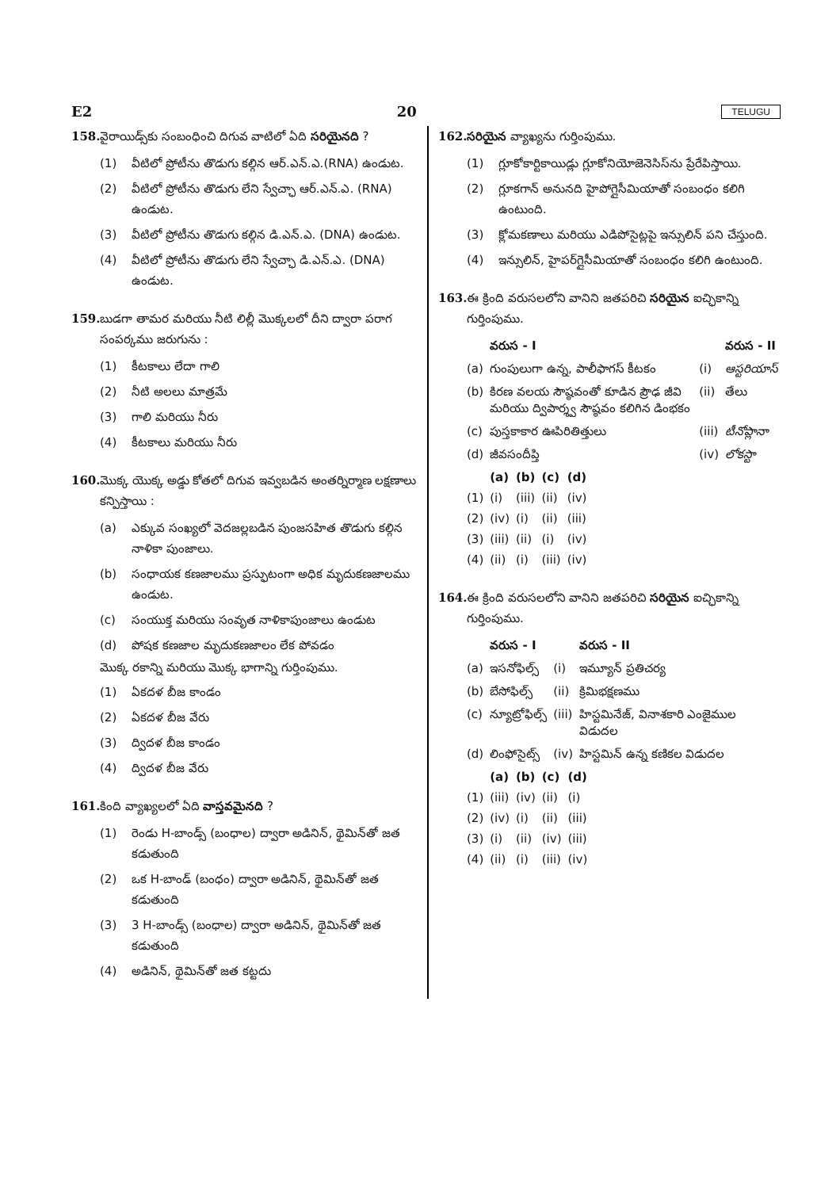E2 20 TELUGU
158. వైరాయిడ్స్‌కు సంబంధించి దిగువ వాటిలో ఏది సరియైనది ?
(1) వీటిలో ప్రోటీను తొడుగు కల్గిన ఆర్.ఎన్.ఎ.(RNA) ఉండుట.
(2) వీటిలో ప్రోటీను తొడుగు లేని స్వేచ్ఛా ఆర్.ఎన్.ఎ. (RNA) ఉండుట.
(3) వీటిలో ప్రోటీను తొడుగు కల్గిన డి.ఎన్.ఎ. (DNA) ఉండుట.
(4) వీటిలో ప్రోటీను తొడుగు లేని స్వేచ్ఛా డి.ఎన్.ఎ. (DNA) ఉండుట.
159. బుడగా తామర మరియు నీటి లిల్లీ మొక్కలలో దీని ద్వారా పరాగ సంపర్కము జరుగును :
(1) కీటకాలు లేదా గాలి
(2) నీటి అలలు మాత్రమే
(3) గాలి మరియు నీరు
(4) కీటకాలు మరియు నీరు
160. మొక్క యొక్క అడ్డు కోతలో దిగువ ఇవ్వబడిన అంతర్నిర్మాణ లక్షణాలు కన్పిస్తాయి :
(a) ఎక్కువ సంఖ్యలో వెదజల్లబడిన పుంజసహిత తొడుగు కల్గిన నాళికా పుంజాలు.
(b) సంధాయక కణజాలము ప్రస్ఫుటంగా అధిక మృదుకణజాలము ఉండుట.
(c) సంయుక్త మరియు సంవృత నాళికాపుంజాలు ఉండుట
(d) పోషక కణజాల మృదుకణజాలం లేక పోవడం
మొక్క రకాన్ని మరియు మొక్క భాగాన్ని గుర్తింపుము.
(1) ఏకదళ బీజ కాండం
(2) ఏకదళ బీజ వేరు
(3) ద్విదళ బీజ కాండం
(4) ద్విదళ బీజ వేరు
161. కింది వ్యాఖ్యలలో ఏది వాస్తవమైనది ?
(1) రెండు H-బాండ్స్ (బంధాల) ద్వారా అడినిన్, థైమిన్‌తో జత కడుతుంది
(2) ఒక H-బాండ్ (బంధం) ద్వారా అడినిన్, థైమిన్‌తో జత కడుతుంది
(3) 3 H-బాండ్స్ (బంధాల) ద్వారా అడినిన్, థైమిన్‌తో జత కడుతుంది
(4) అడినిన్, థైమిన్‌తో జత కట్టదు
162. సరియైన వ్యాఖ్యను గుర్తింపుము.
(1) గ్లూకోకార్టికాయిడ్లు గ్లూకోనియోజెనెసిస్‌ను ప్రేరేపిస్తాయి.
(2) గ్లూకగాన్ అనునది హైపోగ్లైసీమియాతో సంబంధం కలిగి ఉంటుంది.
(3) క్లోమకణాలు మరియు ఎడిపోసైట్లపై ఇన్సులిన్ పని చేస్తుంది.
(4) ఇన్సులిన్, హైపర్‌గ్లైసీమియాతో సంబంధం కలిగి ఉంటుంది.
163. ఈ క్రింది వరుసలలోని వానిని జతపరిచి సరియైన ఐచ్ఛికాన్ని గుర్తింపుము.
| | వరుస - I | | వరుస - II |
| --- | --- | --- | --- |
| (a) | గుంపులుగా ఉన్న, పాలీఫాగస్ కీటకం | (i) | ఆస్టరియాస్ |
| (b) | కిరణ వలయ సౌష్ఠవంతో కూడిన ప్రౌఢ జీవి మరియు ద్విపార్శ్వ సౌష్ఠవం కలిగిన డింభకం | (ii) | తేలు |
| (c) | పుస్తకాకార ఊపిరితిత్తులు | (iii) | టీనోప్లానా |
| (d) | జీవసందీప్తి | (iv) | లోకస్టా |
| | (a) | (b) | (c) | (d) |
| --- | --- | --- | --- | --- |
| (1) | (i) | (iii) | (ii) | (iv) |
| (2) | (iv) | (i) | (ii) | (iii) |
| (3) | (iii) | (ii) | (i) | (iv) |
| (4) | (ii) | (i) | (iii) | (iv) |
164. ఈ క్రింది వరుసలలోని వానిని జతపరిచి సరియైన ఐచ్ఛికాన్ని గుర్తింపుము.
| | వరుస - I | | వరుస - II |
| --- | --- | --- | --- |
| (a) | ఇసనోఫిల్స్ | (i) | ఇమ్యూన్ ప్రతిచర్య |
| (b) | బేసోఫిల్స్ | (ii) | క్రిమిభక్షణము |
| (c) | న్యూట్రోఫిల్స్ | (iii) | హిస్టమినేజ్, వినాశకారి ఎంజైముల విడుదల |
| (d) | లింఫోసైట్స్ | (iv) | హిస్టమిన్ ఉన్న కణికల విడుదల |
| | (a) | (b) | (c) | (d) |
| --- | --- | --- | --- | --- |
| (1) | (iii) | (iv) | (ii) | (i) |
| (2) | (iv) | (i) | (ii) | (iii) |
| (3) | (i) | (ii) | (iv) | (iii) |
| (4) | (ii) | (i) | (iii) | (iv) |